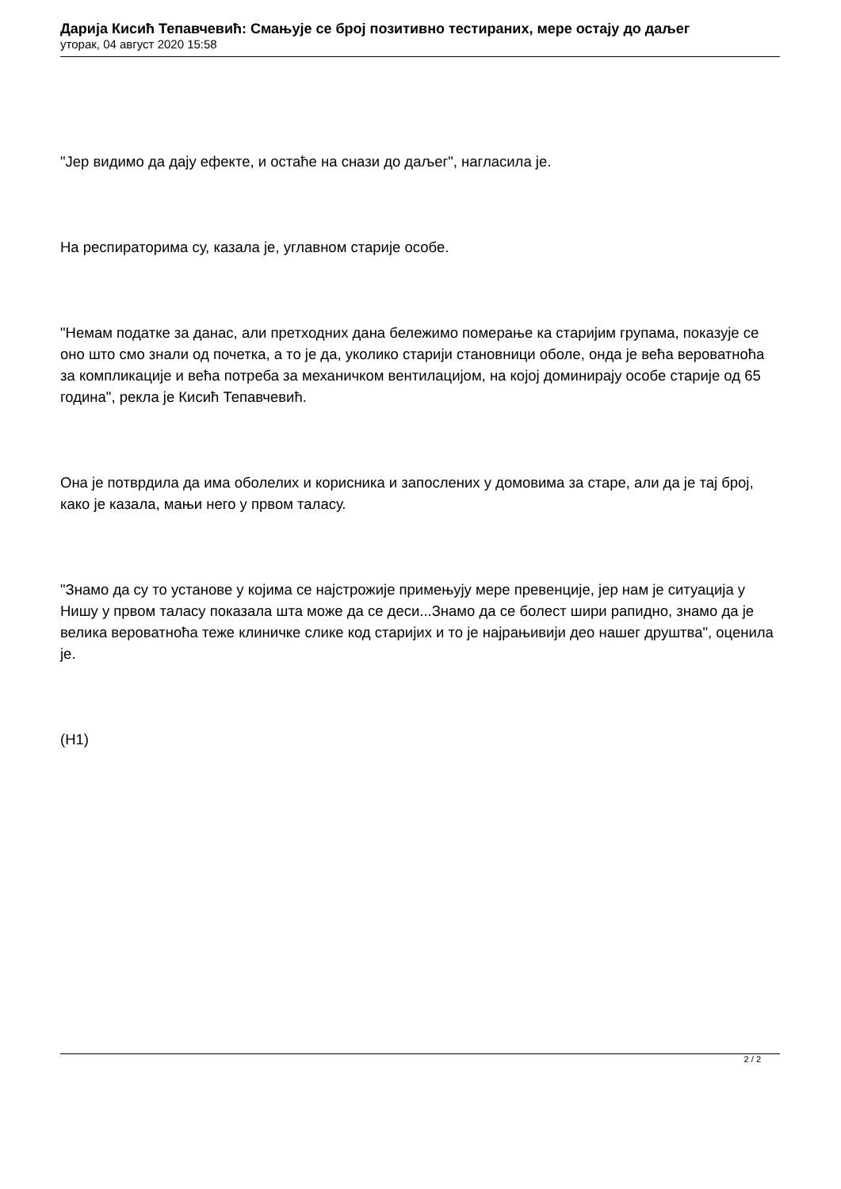Дарија Кисић Тепавчевић: Смањује се број позитивно тестираних, мере остају до даљег
уторак, 04 август 2020 15:58
"Јер видимо да дају ефекте, и остаће на снази до даљег", нагласила је.
На респираторима су, казала је, углавном старије особе.
"Немам податке за данас, али претходних дана бележимо померање ка старијим групама, показује се оно што смо знали од почетка, а то је да, уколико старији становници оболе, онда је већа вероватноћа за компликације и већа потреба за механичком вентилацијом, на којој доминирају особе старије од 65 година", рекла је Кисић Тепавчевић.
Она је потврдила да има оболелих и корисника и запослених у домовима за старе, али да је тај број, како је казала, мањи него у првом таласу.
"Знамо да су то установе у којима се најстрожије примењују мере превенције, јер нам је ситуација у Нишу у првом таласу показала шта може да се деси...Знамо да се болест шири рапидно, знамо да је велика вероватноћа теже клиничке слике код старијих и то је најрањивији део нашег друштва", оценила је.
(Н1)
2 / 2